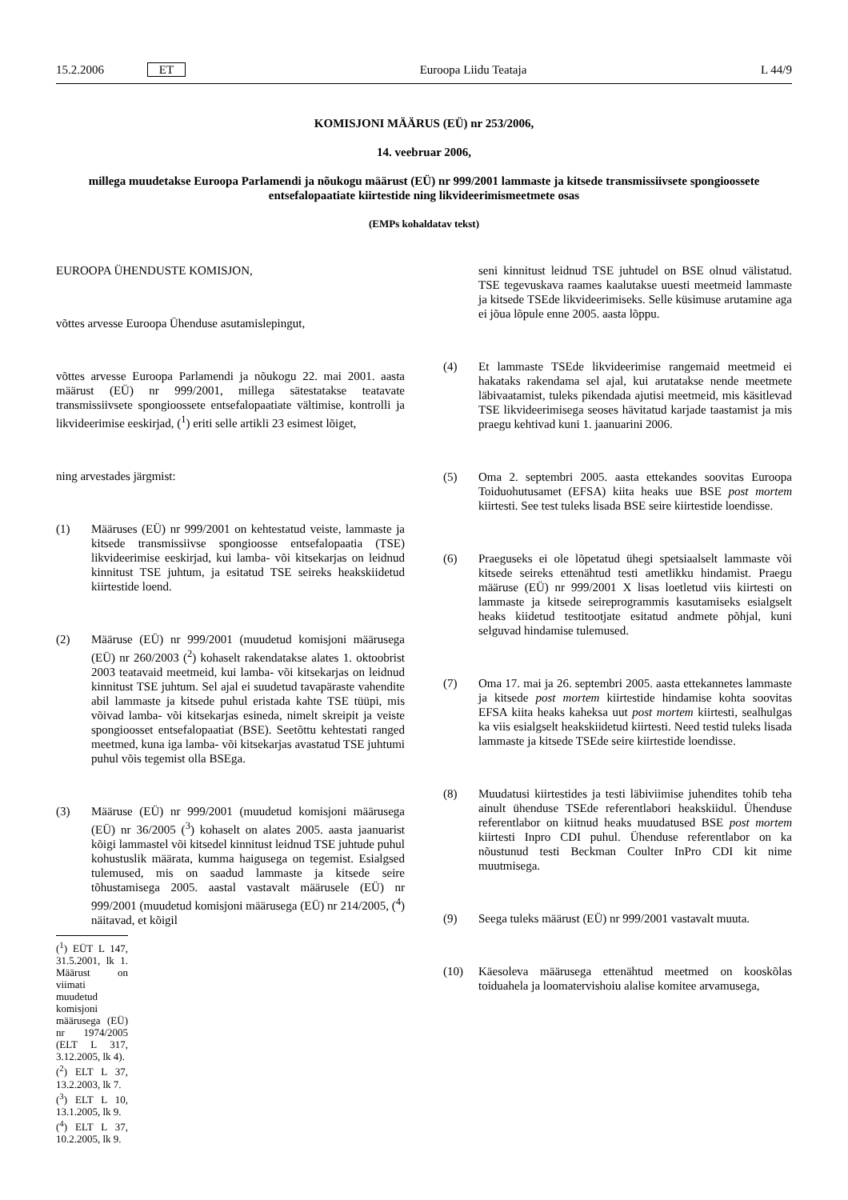15.2.2006 ET Euroopa Liidu Teataja L 44/9
KOMISJONI MÄÄRUS (EÜ) nr 253/2006,
14. veebruar 2006,
millega muudetakse Euroopa Parlamendi ja nõukogu määrust (EÜ) nr 999/2001 lammaste ja kitsede transmissiivsete spongioossete entsefalopaatiate kiirtestide ning likvideerimismeetmete osas
(EMPs kohaldatav tekst)
EUROOPA ÜHENDUSTE KOMISJON,
võttes arvesse Euroopa Ühenduse asutamislepingut,
võttes arvesse Euroopa Parlamendi ja nõukogu 22. mai 2001. aasta määrust (EÜ) nr 999/2001, millega sätestatakse teatavate transmissiivsete spongioossete entsefalopaatiate vältimise, kontrolli ja likvideerimise eeskirjad, (<sup>1</sup>) eriti selle artikli 23 esimest lõiget,
ning arvestades järgmist:
(1) Määruses (EÜ) nr 999/2001 on kehtestatud veiste, lammaste ja kitsede transmissiivse spongioosse entsefalopaatia (TSE) likvideerimise eeskirjad, kui lamba- või kitsekarjas on leidnud kinnitust TSE juhtum, ja esitatud TSE seireks heakskiidetud kiirtestide loend.
(2) Määruse (EÜ) nr 999/2001 (muudetud komisjoni määrusega (EÜ) nr 260/2003 (<sup>2</sup>) kohaselt rakendatakse alates 1. oktoobrist 2003 teatavaid meetmeid, kui lamba- või kitsekarjas on leidnud kinnitust TSE juhtum. Sel ajal ei suudetud tavapäraste vahendite abil lammaste ja kitsede puhul eristada kahte TSE tüüpi, mis võivad lamba- või kitsekarjas esineda, nimelt skreipit ja veiste spongioosset entsefalopaatiat (BSE). Seetõttu kehtestati ranged meetmed, kuna iga lamba- või kitsekarjas avastatud TSE juhtumi puhul võis tegemist olla BSEga.
(3) Määruse (EÜ) nr 999/2001 (muudetud komisjoni määrusega (EÜ) nr 36/2005 (<sup>3</sup>) kohaselt on alates 2005. aasta jaanuarist kõigi lammastel või kitsedel kinnitust leidnud TSE juhtude puhul kohustuslik määrata, kumma haigusega on tegemist. Esialgsed tulemused, mis on saadud lammaste ja kitsede seire tõhustamisega 2005. aastal vastavalt määrusele (EÜ) nr 999/2001 (muudetud komisjoni määrusega (EÜ) nr 214/2005, (<sup>4</sup>) näitavad, et kõigil
(<sup>1</sup>) EÜT L 147, 31.5.2001, lk 1. Määrust on viimati muudetud komisjoni määrusega (EÜ) nr 1974/2005 (ELT L 317, 3.12.2005, lk 4).
(<sup>2</sup>) ELT L 37, 13.2.2003, lk 7.
(<sup>3</sup>) ELT L 10, 13.1.2005, lk 9.
(<sup>4</sup>) ELT L 37, 10.2.2005, lk 9.
seni kinnitust leidnud TSE juhtudel on BSE olnud välistatud. TSE tegevuskava raames kaalutakse uuesti meetmeid lammaste ja kitsede TSEde likvideerimiseks. Selle küsimuse arutamine aga ei jõua lõpule enne 2005. aasta lõppu.
(4) Et lammaste TSEde likvideerimise rangemaid meetmeid ei hakataks rakendama sel ajal, kui arutatakse nende meetmete läbivaatamist, tuleks pikendada ajutisi meetmeid, mis käsitlevad TSE likvideerimisega seoses hävitatud karjade taastamist ja mis praegu kehtivad kuni 1. jaanuarini 2006.
(5) Oma 2. septembri 2005. aasta ettekandes soovitas Euroopa Toiduohutusamet (EFSA) kiita heaks uue BSE post mortem kiirtesti. See test tuleks lisada BSE seire kiirtestide loendisse.
(6) Praeguseks ei ole lõpetatud ühegi spetsiaalselt lammaste või kitsede seireks ettenähtud testi ametlikku hindamist. Praegu määruse (EÜ) nr 999/2001 X lisas loetletud viis kiirtesti on lammaste ja kitsede seireprogrammis kasutamiseks esialgselt heaks kiidetud testitootjate esitatud andmete põhjal, kuni selguvad hindamise tulemused.
(7) Oma 17. mai ja 26. septembri 2005. aasta ettekannetes lammaste ja kitsede post mortem kiirtestide hindamise kohta soovitas EFSA kiita heaks kaheksa uut post mortem kiirtesti, sealhulgas ka viis esialgselt heakskiidetud kiirtesti. Need testid tuleks lisada lammaste ja kitsede TSEde seire kiirtestide loendisse.
(8) Muudatusi kiirtestides ja testi läbiviimise juhendites tohib teha ainult ühenduse TSEde referentlabori heakskiidul. Ühenduse referentlabor on kiitnud heaks muudatused BSE post mortem kiirtesti Inpro CDI puhul. Ühenduse referentlabor on ka nõustunud testi Beckman Coulter InPro CDI kit nime muutmisega.
(9) Seega tuleks määrust (EÜ) nr 999/2001 vastavalt muuta.
(10) Käesoleva määrusega ettenähtud meetmed on kooskõlas toiduahela ja loomatervishoiu alalise komitee arvamusega,